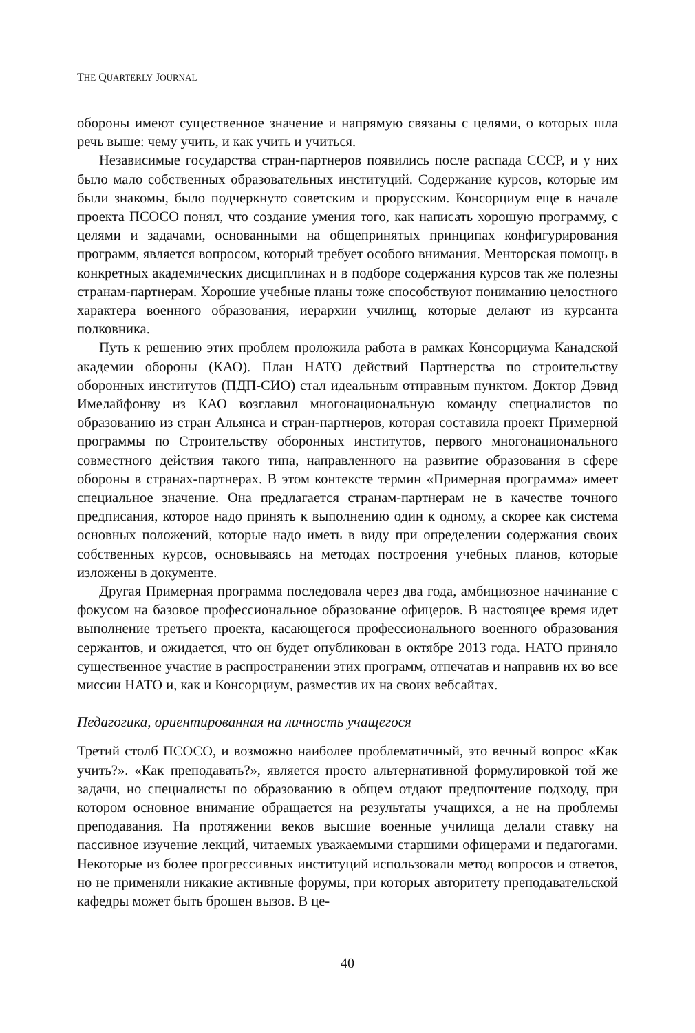THE QUARTERLY JOURNAL
обороны имеют существенное значение и напрямую связаны с целями, о которых шла речь выше: чему учить, и как учить и учиться.
Независимые государства стран-партнеров появились после распада СССР, и у них было мало собственных образовательных институций. Содержание курсов, которые им были знакомы, было подчеркнуто советским и прорусским. Консорциум еще в начале проекта ПСОСО понял, что создание умения того, как написать хорошую программу, с целями и задачами, основанными на общепринятых принципах конфигурирования программ, является вопросом, который требует особого внимания. Менторская помощь в конкретных академических дисциплинах и в подборе содержания курсов так же полезны странам-партнерам. Хорошие учебные планы тоже способствуют пониманию целостного характера военного образования, иерархии училищ, которые делают из курсанта полковника.
Путь к решению этих проблем проложила работа в рамках Консорциума Канадской академии обороны (КАО). План НАТО действий Партнерства по строительству оборонных институтов (ПДП-СИО) стал идеальным отправным пунктом. Доктор Дэвид Имелайфонву из КАО возглавил многонациональную команду специалистов по образованию из стран Альянса и стран-партнеров, которая составила проект Примерной программы по Строительству оборонных институтов, первого многонационального совместного действия такого типа, направленного на развитие образования в сфере обороны в странах-партнерах. В этом контексте термин «Примерная программа» имеет специальное значение. Она предлагается странам-партнерам не в качестве точного предписания, которое надо принять к выполнению один к одному, а скорее как система основных положений, которые надо иметь в виду при определении содержания своих собственных курсов, основываясь на методах построения учебных планов, которые изложены в документе.
Другая Примерная программа последовала через два года, амбициозное начинание с фокусом на базовое профессиональное образование офицеров. В настоящее время идет выполнение третьего проекта, касающегося профессионального военного образования сержантов, и ожидается, что он будет опубликован в октябре 2013 года. НАТО приняло существенное участие в распространении этих программ, отпечатав и направив их во все миссии НАТО и, как и Консорциум, разместив их на своих вебсайтах.
Педагогика, ориентированная на личность учащегося
Третий столб ПСОСО, и возможно наиболее проблематичный, это вечный вопрос «Как учить?». «Как преподавать?», является просто альтернативной формулировкой той же задачи, но специалисты по образованию в общем отдают предпочтение подходу, при котором основное внимание обращается на результаты учащихся, а не на проблемы преподавания. На протяжении веков высшие военные училища делали ставку на пассивное изучение лекций, читаемых уважаемыми старшими офицерами и педагогами. Некоторые из более прогрессивных институций использовали метод вопросов и ответов, но не применяли никакие активные форумы, при которых авторитету преподавательской кафедры может быть брошен вызов. В це-
40